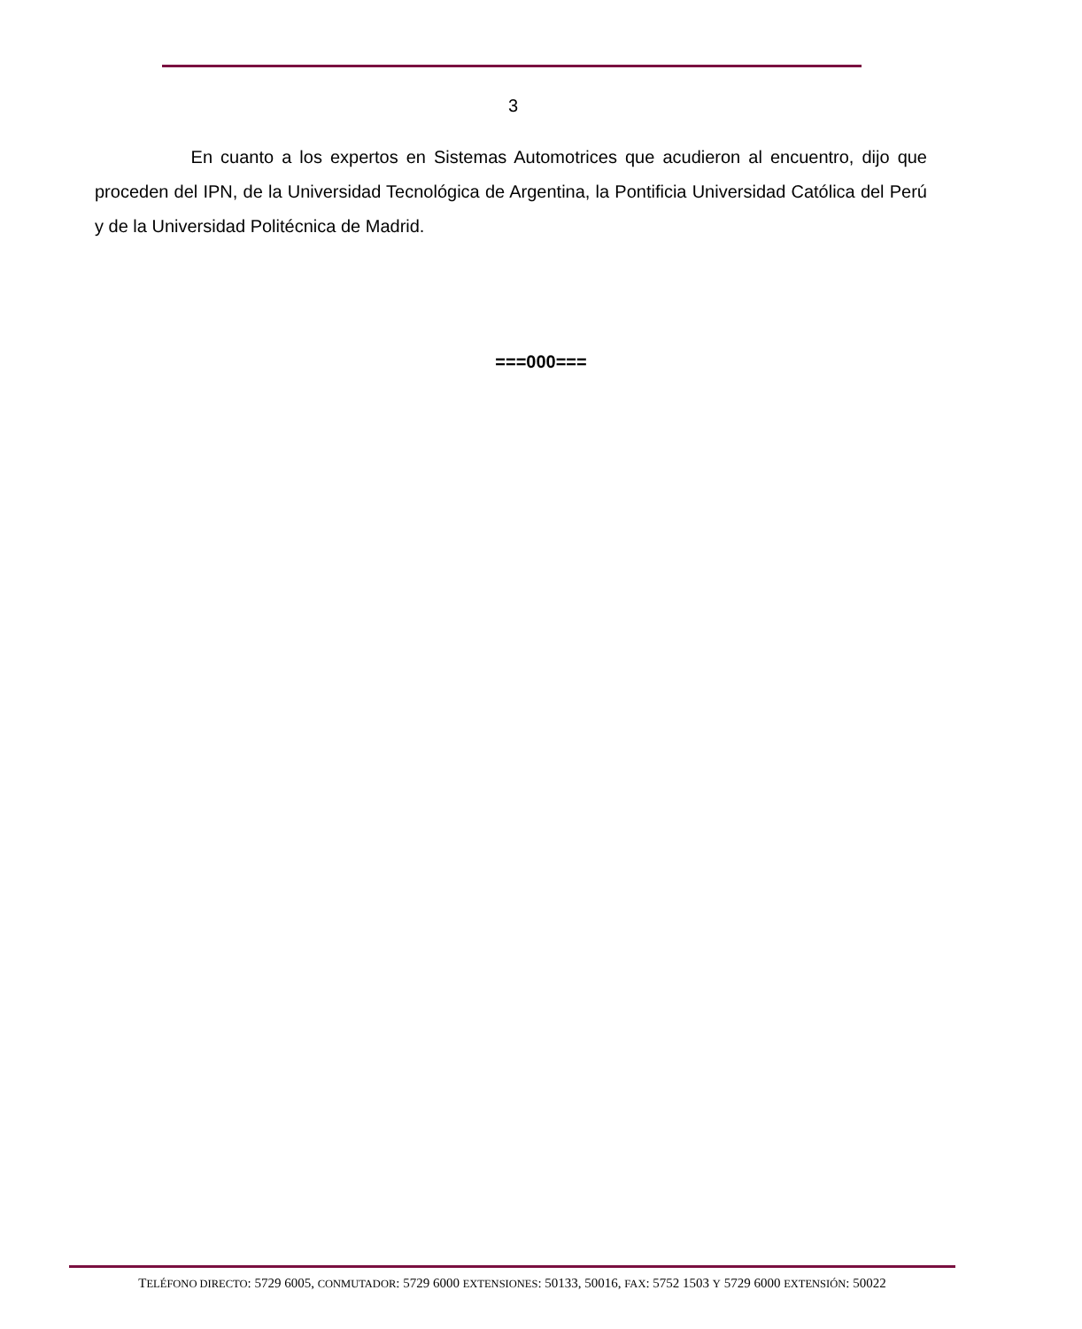3
En cuanto a los expertos en Sistemas Automotrices que acudieron al encuentro, dijo que proceden del IPN, de la Universidad Tecnológica de Argentina, la Pontificia Universidad Católica del Perú y de la Universidad Politécnica de Madrid.
===000===
TELÉFONO DIRECTO: 5729 6005, CONMUTADOR: 5729 6000 EXTENSIONES: 50133, 50016, FAX: 5752 1503 Y 5729 6000 EXTENSIÓN: 50022